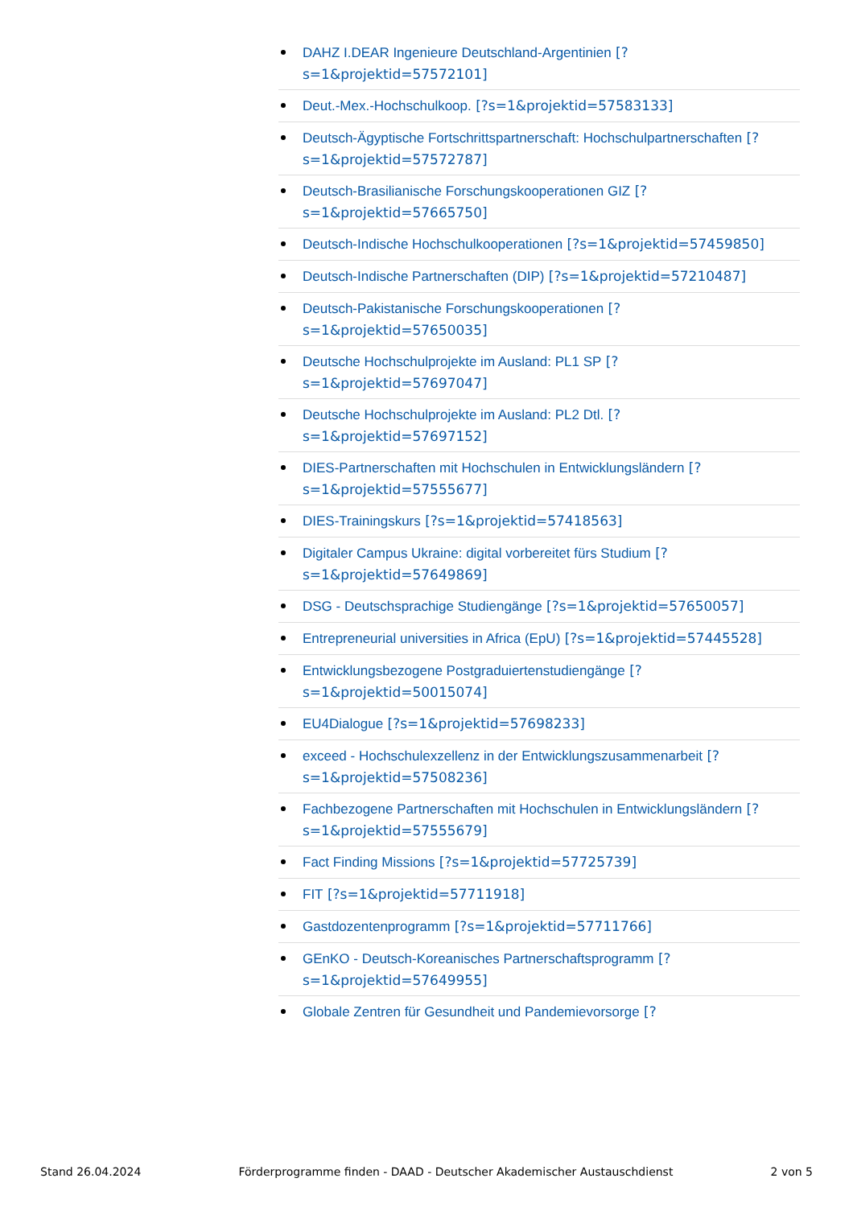DAHZ I.DEAR Ingenieure Deutschland-Argentinien [?s=1&projektid=57572101]
Deut.-Mex.-Hochschulkoop. [?s=1&projektid=57583133]
Deutsch-Ägyptische Fortschrittspartnerschaft: Hochschulpartnerschaften [?s=1&projektid=57572787]
Deutsch-Brasilianische Forschungskooperationen GIZ [?s=1&projektid=57665750]
Deutsch-Indische Hochschulkooperationen [?s=1&projektid=57459850]
Deutsch-Indische Partnerschaften (DIP) [?s=1&projektid=57210487]
Deutsch-Pakistanische Forschungskooperationen [?s=1&projektid=57650035]
Deutsche Hochschulprojekte im Ausland: PL1 SP [?s=1&projektid=57697047]
Deutsche Hochschulprojekte im Ausland: PL2 Dtl. [?s=1&projektid=57697152]
DIES-Partnerschaften mit Hochschulen in Entwicklungsländern [?s=1&projektid=57555677]
DIES-Trainingskurs [?s=1&projektid=57418563]
Digitaler Campus Ukraine: digital vorbereitet fürs Studium [?s=1&projektid=57649869]
DSG - Deutschsprachige Studiengänge [?s=1&projektid=57650057]
Entrepreneurial universities in Africa (EpU) [?s=1&projektid=57445528]
Entwicklungsbezogene Postgraduiertenstudiengänge [?s=1&projektid=50015074]
EU4Dialogue [?s=1&projektid=57698233]
exceed - Hochschulexzellenz in der Entwicklungszusammenarbeit [?s=1&projektid=57508236]
Fachbezogene Partnerschaften mit Hochschulen in Entwicklungsländern [?s=1&projektid=57555679]
Fact Finding Missions [?s=1&projektid=57725739]
FIT [?s=1&projektid=57711918]
Gastdozentenprogramm [?s=1&projektid=57711766]
GEnKO - Deutsch-Koreanisches Partnerschaftsprogramm [?s=1&projektid=57649955]
Globale Zentren für Gesundheit und Pandemievorsorge [?
Stand 26.04.2024 Förderprogramme finden - DAAD - Deutscher Akademischer Austauschdienst 2 von 5